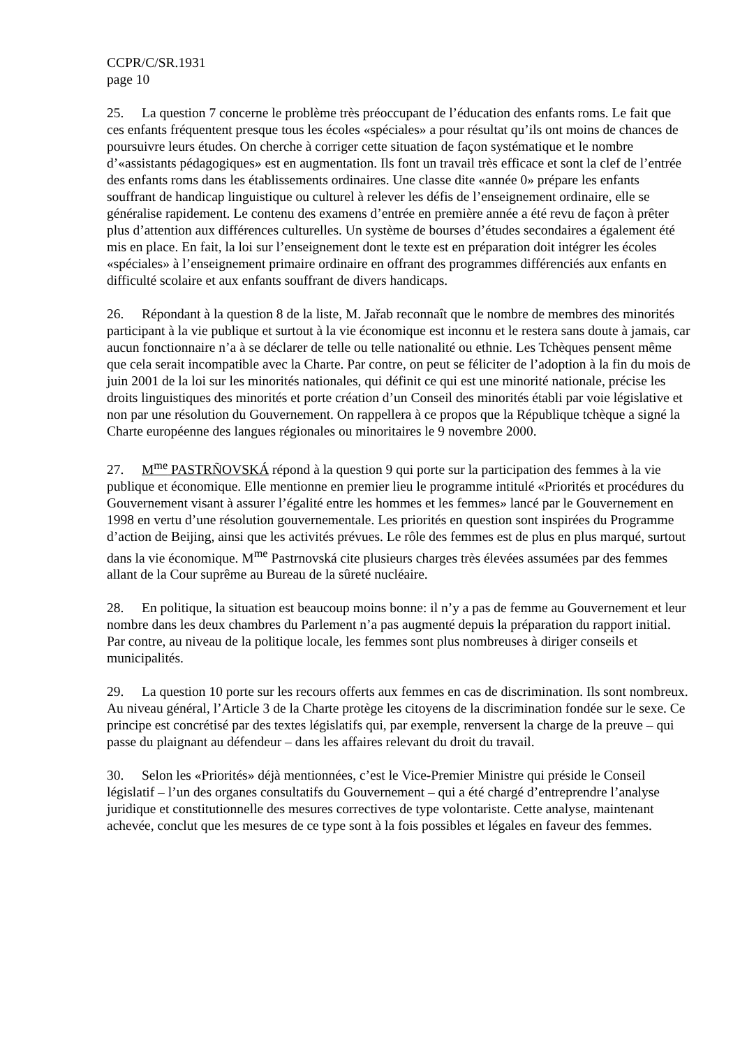CCPR/C/SR.1931
page 10
25. La question 7 concerne le problème très préoccupant de l’éducation des enfants roms. Le fait que ces enfants fréquentent presque tous les écoles «spéciales» a pour résultat qu’ils ont moins de chances de poursuivre leurs études. On cherche à corriger cette situation de façon systématique et le nombre d’«assistants pédagogiques» est en augmentation. Ils font un travail très efficace et sont la clef de l’entrée des enfants roms dans les établissements ordinaires. Une classe dite «année 0» prépare les enfants souffrant de handicap linguistique ou culturel à relever les défis de l’enseignement ordinaire, elle se généralise rapidement. Le contenu des examens d’entrée en première année a été revu de façon à prêter plus d’attention aux différences culturelles. Un système de bourses d’études secondaires a également été mis en place. En fait, la loi sur l’enseignement dont le texte est en préparation doit intégrer les écoles «spéciales» à l’enseignement primaire ordinaire en offrant des programmes différenciés aux enfants en difficulté scolaire et aux enfants souffrant de divers handicaps.
26. Répondant à la question 8 de la liste, M. Jařab reconnaît que le nombre de membres des minorités participant à la vie publique et surtout à la vie économique est inconnu et le restera sans doute à jamais, car aucun fonctionnaire n’a à se déclarer de telle ou telle nationalité ou ethnie. Les Tchèques pensent même que cela serait incompatible avec la Charte. Par contre, on peut se féliciter de l’adoption à la fin du mois de juin 2001 de la loi sur les minorités nationales, qui définit ce qui est une minorité nationale, précise les droits linguistiques des minorités et porte création d’un Conseil des minorités établi par voie législative et non par une résolution du Gouvernement. On rappellera à ce propos que la République tchèque a signé la Charte européenne des langues régionales ou minoritaires le 9 novembre 2000.
27. M<sup>me</sup> PASTRÑOVSKÁ répond à la question 9 qui porte sur la participation des femmes à la vie publique et économique. Elle mentionne en premier lieu le programme intitulé «Priorités et procédures du Gouvernement visant à assurer l’égalité entre les hommes et les femmes» lancé par le Gouvernement en 1998 en vertu d’une résolution gouvernementale. Les priorités en question sont inspirées du Programme d’action de Beijing, ainsi que les activités prévues. Le rôle des femmes est de plus en plus marqué, surtout dans la vie économique. M<sup>me</sup> Pastrnovská cite plusieurs charges très élevées assumées par des femmes allant de la Cour suprême au Bureau de la sûreté nucléaire.
28. En politique, la situation est beaucoup moins bonne: il n’y a pas de femme au Gouvernement et leur nombre dans les deux chambres du Parlement n’a pas augmenté depuis la préparation du rapport initial. Par contre, au niveau de la politique locale, les femmes sont plus nombreuses à diriger conseils et municipalités.
29. La question 10 porte sur les recours offerts aux femmes en cas de discrimination. Ils sont nombreux. Au niveau général, l’Article 3 de la Charte protège les citoyens de la discrimination fondée sur le sexe. Ce principe est concrétisé par des textes législatifs qui, par exemple, renversent la charge de la preuve – qui passe du plaignant au défendeur – dans les affaires relevant du droit du travail.
30. Selon les «Priorités» déjà mentionnées, c’est le Vice-Premier Ministre qui préside le Conseil législatif – l’un des organes consultatifs du Gouvernement – qui a été chargé d’entreprendre l’analyse juridique et constitutionnelle des mesures correctives de type volontariste. Cette analyse, maintenant achevée, conclut que les mesures de ce type sont à la fois possibles et légales en faveur des femmes.